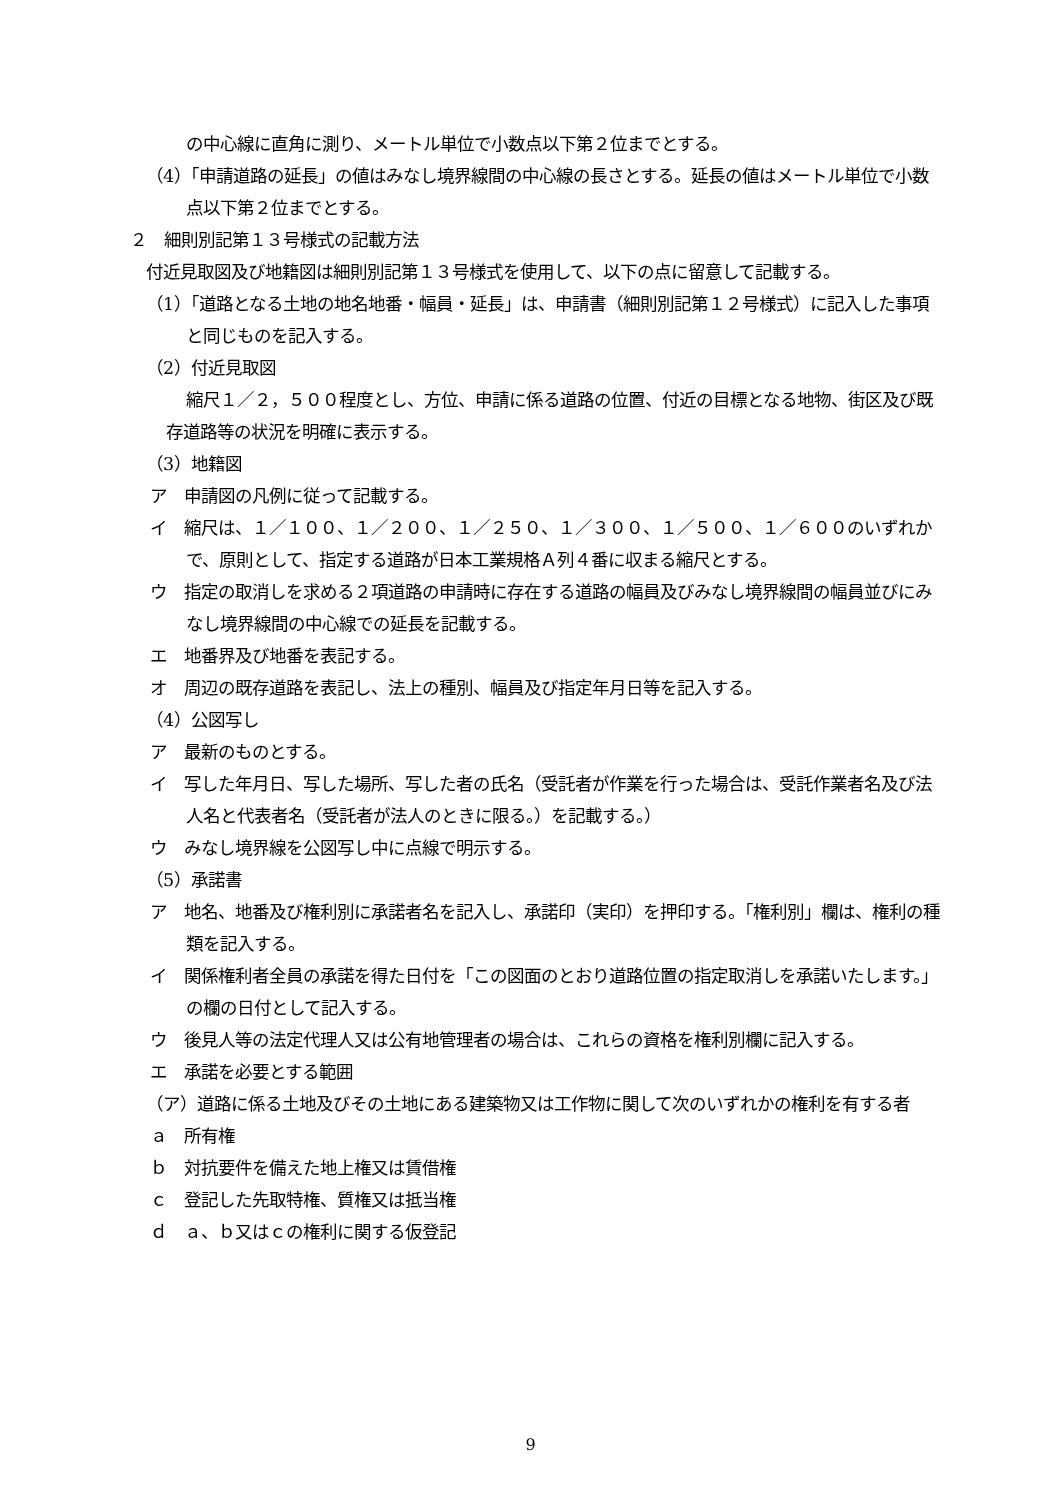の中心線に直角に測り、メートル単位で小数点以下第２位までとする。
（4）「申請道路の延長」の値はみなし境界線間の中心線の長さとする。延長の値はメートル単位で小数点以下第２位までとする。
２　細則別記第１３号様式の記載方法
付近見取図及び地籍図は細則別記第１３号様式を使用して、以下の点に留意して記載する。
（1）「道路となる土地の地名地番・幅員・延長」は、申請書（細則別記第１２号様式）に記入した事項と同じものを記入する。
（2）付近見取図
縮尺１／２，５００程度とし、方位、申請に係る道路の位置、付近の目標となる地物、街区及び既存道路等の状況を明確に表示する。
（3）地籍図
ア　申請図の凡例に従って記載する。
イ　縮尺は、１／１００、１／２００、１／２５０、１／３００、１／５００、１／６００のいずれかで、原則として、指定する道路が日本工業規格Ａ列４番に収まる縮尺とする。
ウ　指定の取消しを求める２項道路の申請時に存在する道路の幅員及びみなし境界線間の幅員並びにみなし境界線間の中心線での延長を記載する。
エ　地番界及び地番を表記する。
オ　周辺の既存道路を表記し、法上の種別、幅員及び指定年月日等を記入する。
（4）公図写し
ア　最新のものとする。
イ　写した年月日、写した場所、写した者の氏名（受託者が作業を行った場合は、受託作業者名及び法人名と代表者名（受託者が法人のときに限る。）を記載する。）
ウ　みなし境界線を公図写し中に点線で明示する。
（5）承諾書
ア　地名、地番及び権利別に承諾者名を記入し、承諾印（実印）を押印する。「権利別」欄は、権利の種類を記入する。
イ　関係権利者全員の承諾を得た日付を「この図面のとおり道路位置の指定取消しを承諾いたします。」の欄の日付として記入する。
ウ　後見人等の法定代理人又は公有地管理者の場合は、これらの資格を権利別欄に記入する。
エ　承諾を必要とする範囲
（ア）道路に係る土地及びその土地にある建築物又は工作物に関して次のいずれかの権利を有する者
ａ　所有権
ｂ　対抗要件を備えた地上権又は賃借権
ｃ　登記した先取特権、質権又は抵当権
ｄ　ａ、ｂ又はｃの権利に関する仮登記
9